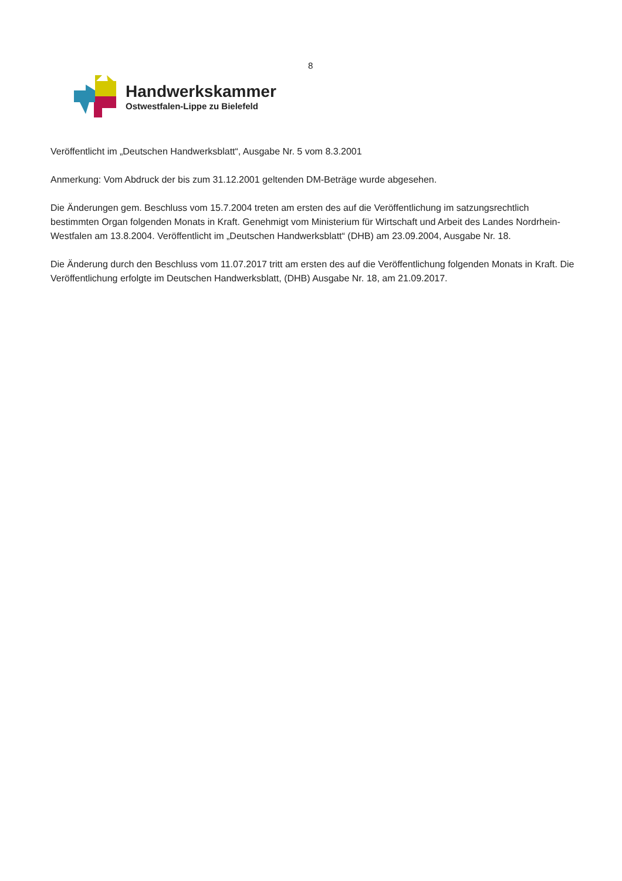8
Handwerkskammer
Ostwestfalen-Lippe zu Bielefeld
Veröffentlicht im „Deutschen Handwerksblatt“, Ausgabe Nr. 5 vom 8.3.2001
Anmerkung: Vom Abdruck der bis zum 31.12.2001 geltenden DM-Beträge wurde abgesehen.
Die Änderungen gem. Beschluss vom 15.7.2004 treten am ersten des auf die Veröffentlichung im satzungsrechtlich bestimmten Organ folgenden Monats in Kraft. Genehmigt vom Ministerium für Wirtschaft und Arbeit des Landes Nordrhein-Westfalen am 13.8.2004. Veröffentlicht im „Deutschen Handwerksblatt“ (DHB) am 23.09.2004, Ausgabe Nr. 18.
Die Änderung durch den Beschluss vom 11.07.2017 tritt am ersten des auf die Veröffentlichung folgenden Monats in Kraft. Die Veröffentlichung erfolgte im Deutschen Handwerksblatt, (DHB) Ausgabe Nr. 18, am 21.09.2017.